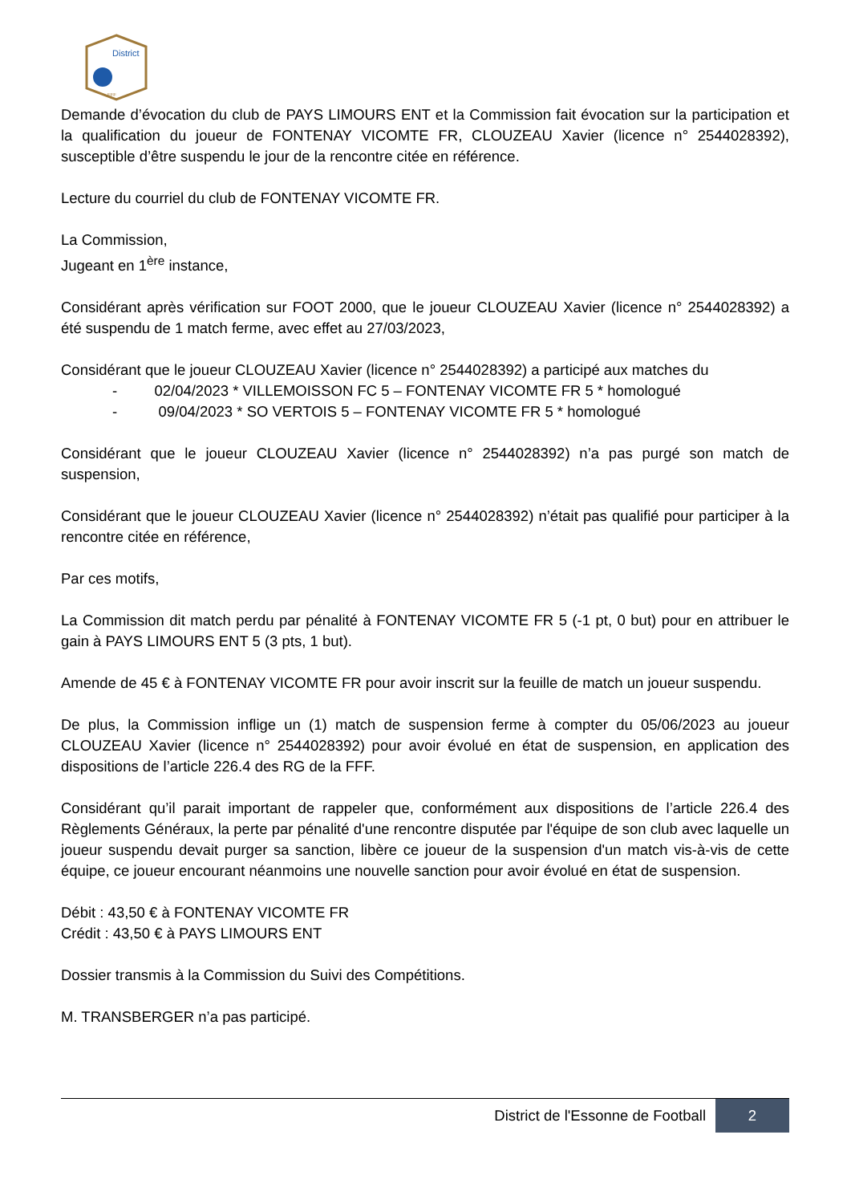District
FFF
Demande d’évocation du club de PAYS LIMOURS ENT et la Commission fait évocation sur la participation et la qualification du joueur de FONTENAY VICOMTE FR, CLOUZEAU Xavier (licence n° 2544028392), susceptible d’être suspendu le jour de la rencontre citée en référence.
Lecture du courriel du club de FONTENAY VICOMTE FR.
La Commission,
Jugeant en 1<sup>ère</sup> instance,
Considérant après vérification sur FOOT 2000, que le joueur CLOUZEAU Xavier (licence n° 2544028392) a été suspendu de 1 match ferme, avec effet au 27/03/2023,
Considérant que le joueur CLOUZEAU Xavier (licence n° 2544028392) a participé aux matches du
- 02/04/2023 * VILLEMOISSON FC 5 – FONTENAY VICOMTE FR 5 * homologué
- 09/04/2023 * SO VERTOIS 5 – FONTENAY VICOMTE FR 5 * homologué
Considérant que le joueur CLOUZEAU Xavier (licence n° 2544028392) n’a pas purgé son match de suspension,
Considérant que le joueur CLOUZEAU Xavier (licence n° 2544028392) n’était pas qualifié pour participer à la rencontre citée en référence,
Par ces motifs,
La Commission dit match perdu par pénalité à FONTENAY VICOMTE FR 5 (-1 pt, 0 but) pour en attribuer le gain à PAYS LIMOURS ENT 5 (3 pts, 1 but).
Amende de 45 € à FONTENAY VICOMTE FR pour avoir inscrit sur la feuille de match un joueur suspendu.
De plus, la Commission inflige un (1) match de suspension ferme à compter du 05/06/2023 au joueur CLOUZEAU Xavier (licence n° 2544028392) pour avoir évolué en état de suspension, en application des dispositions de l’article 226.4 des RG de la FFF.
Considérant qu’il parait important de rappeler que, conformément aux dispositions de l’article 226.4 des Règlements Généraux, la perte par pénalité d'une rencontre disputée par l'équipe de son club avec laquelle un joueur suspendu devait purger sa sanction, libère ce joueur de la suspension d'un match vis-à-vis de cette équipe, ce joueur encourant néanmoins une nouvelle sanction pour avoir évolué en état de suspension.
Débit : 43,50 € à FONTENAY VICOMTE FR
Crédit : 43,50 € à PAYS LIMOURS ENT
Dossier transmis à la Commission du Suivi des Compétitions.
M. TRANSBERGER n’a pas participé.
District de l'Essonne de Football 2